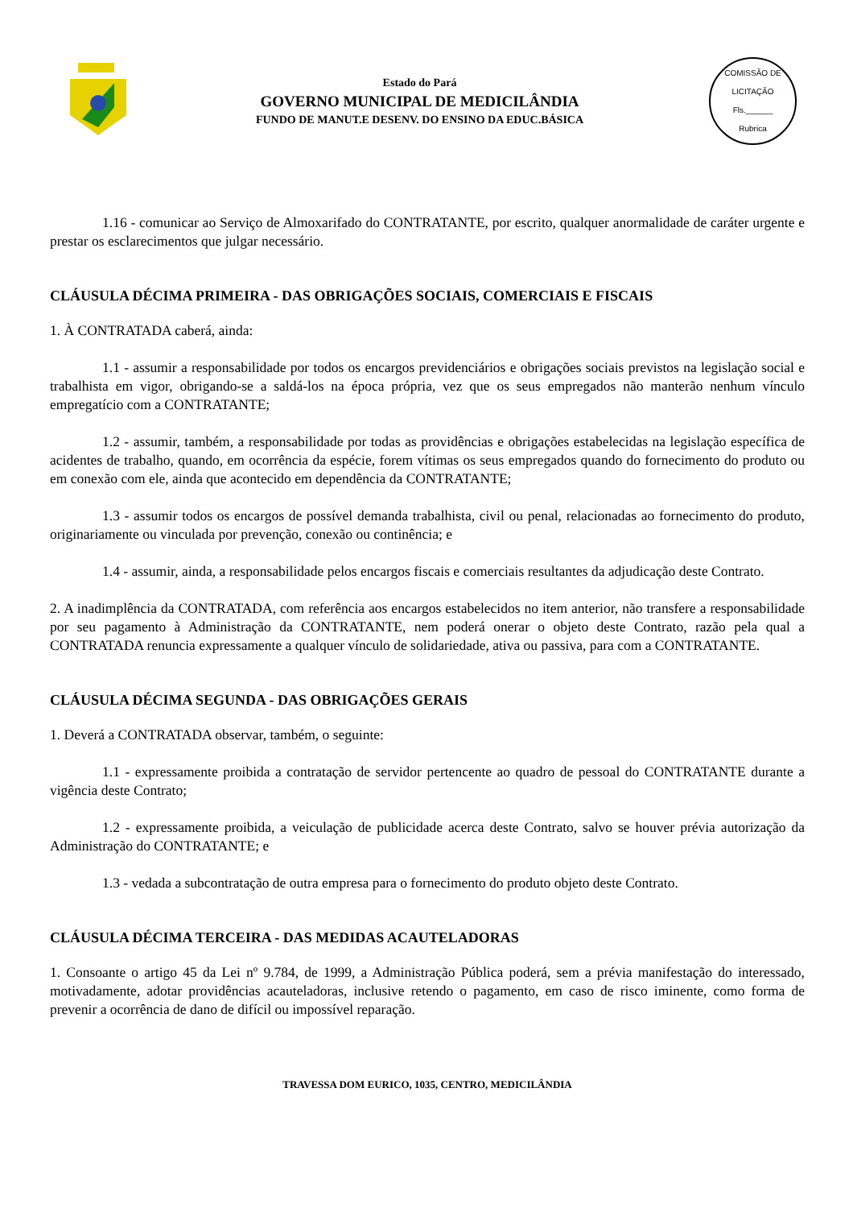Estado do Pará
GOVERNO MUNICIPAL DE MEDICILÂNDIA
FUNDO DE MANUT.E DESENV. DO ENSINO DA EDUC.BÁSICA
COMISSÃO DE LICITAÇÃO
Fls.______
Rubrica
1.16 - comunicar ao Serviço de Almoxarifado do CONTRATANTE, por escrito, qualquer anormalidade de caráter urgente e prestar os esclarecimentos que julgar necessário.
CLÁUSULA DÉCIMA PRIMEIRA - DAS OBRIGAÇÕES SOCIAIS, COMERCIAIS E FISCAIS
1. À CONTRATADA caberá, ainda:
1.1 - assumir a responsabilidade por todos os encargos previdenciários e obrigações sociais previstos na legislação social e trabalhista em vigor, obrigando-se a saldá-los na época própria, vez que os seus empregados não manterão nenhum vínculo empregatício com a CONTRATANTE;
1.2 - assumir, também, a responsabilidade por todas as providências e obrigações estabelecidas na legislação específica de acidentes de trabalho, quando, em ocorrência da espécie, forem vítimas os seus empregados quando do fornecimento do produto ou em conexão com ele, ainda que acontecido em dependência da CONTRATANTE;
1.3 - assumir todos os encargos de possível demanda trabalhista, civil ou penal, relacionadas ao fornecimento do produto, originariamente ou vinculada por prevenção, conexão ou continência; e
1.4 - assumir, ainda, a responsabilidade pelos encargos fiscais e comerciais resultantes da adjudicação deste Contrato.
2. A inadimplência da CONTRATADA, com referência aos encargos estabelecidos no item anterior, não transfere a responsabilidade por seu pagamento à Administração da CONTRATANTE, nem poderá onerar o objeto deste Contrato, razão pela qual a CONTRATADA renuncia expressamente a qualquer vínculo de solidariedade, ativa ou passiva, para com a CONTRATANTE.
CLÁUSULA DÉCIMA SEGUNDA - DAS OBRIGAÇÕES GERAIS
1. Deverá a CONTRATADA observar, também, o seguinte:
1.1 - expressamente proibida a contratação de servidor pertencente ao quadro de pessoal do CONTRATANTE durante a vigência deste Contrato;
1.2 - expressamente proibida, a veiculação de publicidade acerca deste Contrato, salvo se houver prévia autorização da Administração do CONTRATANTE; e
1.3 - vedada a subcontratação de outra empresa para o fornecimento do produto objeto deste Contrato.
CLÁUSULA DÉCIMA TERCEIRA - DAS MEDIDAS ACAUTELADORAS
1. Consoante o artigo 45 da Lei nº 9.784, de 1999, a Administração Pública poderá, sem a prévia manifestação do interessado, motivadamente, adotar providências acauteladoras, inclusive retendo o pagamento, em caso de risco iminente, como forma de prevenir a ocorrência de dano de difícil ou impossível reparação.
TRAVESSA DOM EURICO, 1035, CENTRO, MEDICILÂNDIA